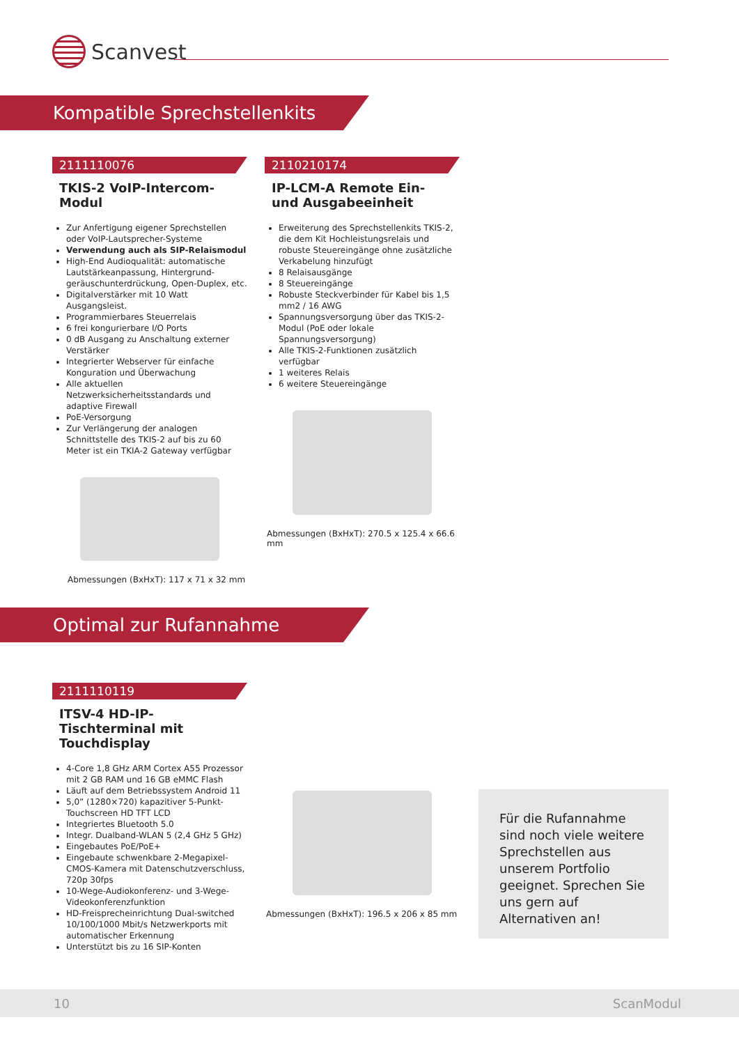Scanvest
Kompatible Sprechstellenkits
2111110076
TKIS-2 VoIP-Intercom-Modul
Zur Anfertigung eigener Sprechstellen oder VoIP-Lautsprecher-Systeme
Verwendung auch als SIP-Relaismodul
High-End Audioqualität: automatische Lautstärkeanpassung, Hintergrund-geräuschunterdrückung, Open-Duplex, etc.
Digitalverstärker mit 10 Watt Ausgangsleist.
Programmierbares Steuerrelais
6 frei kongurierbare I/O Ports
0 dB Ausgang zu Anschaltung externer Verstärker
Integrierter Webserver für einfache Konguration und Überwachung
Alle aktuellen Netzwerksicherheitsstandards und adaptive Firewall
PoE-Versorgung
Zur Verlängerung der analogen Schnittstelle des TKIS-2 auf bis zu 60 Meter ist ein TKIA-2 Gateway verfügbar
Abmessungen (BxHxT): 117 x 71 x 32 mm
2110210174
IP-LCM-A Remote Ein- und Ausgabeeinheit
Erweiterung des Sprechstellenkits TKIS-2, die dem Kit Hochleistungsrelais und robuste Steuereingänge ohne zusätzliche Verkabelung hinzufügt
8 Relaisausgänge
8 Steuereingänge
Robuste Steckverbinder für Kabel bis 1,5 mm2 / 16 AWG
Spannungsversorgung über das TKIS-2-Modul (PoE oder lokale Spannungsversorgung)
Alle TKIS-2-Funktionen zusätzlich verfügbar
1 weiteres Relais
6 weitere Steuereingänge
Abmessungen (BxHxT): 270.5 x 125.4 x 66.6 mm
Optimal zur Rufannahme
2111110119
ITSV-4 HD-IP-Tischterminal mit Touchdisplay
4-Core 1,8 GHz ARM Cortex A55 Prozessor mit 2 GB RAM und 16 GB eMMC Flash
Läuft auf dem Betriebssystem Android 11
5,0” (1280×720) kapazitiver 5-Punkt-Touchscreen HD TFT LCD
Integriertes Bluetooth 5.0
Integr. Dualband-WLAN 5 (2,4 GHz 5 GHz)
Eingebautes PoE/PoE+
Eingebaute schwenkbare 2-Megapixel-CMOS-Kamera mit Datenschutzverschluss, 720p 30fps
10-Wege-Audiokonferenz- und 3-Wege-Videokonferenzfunktion
HD-Freisprecheinrichtung Dual-switched 10/100/1000 Mbit/s Netzwerkports mit automatischer Erkennung
Unterstützt bis zu 16 SIP-Konten
Abmessungen (BxHxT): 196.5 x 206 x 85 mm
Für die Rufannahme sind noch viele weitere Sprechstellen aus unserem Portfolio geeignet. Sprechen Sie uns gern auf Alternativen an!
10 ScanModul